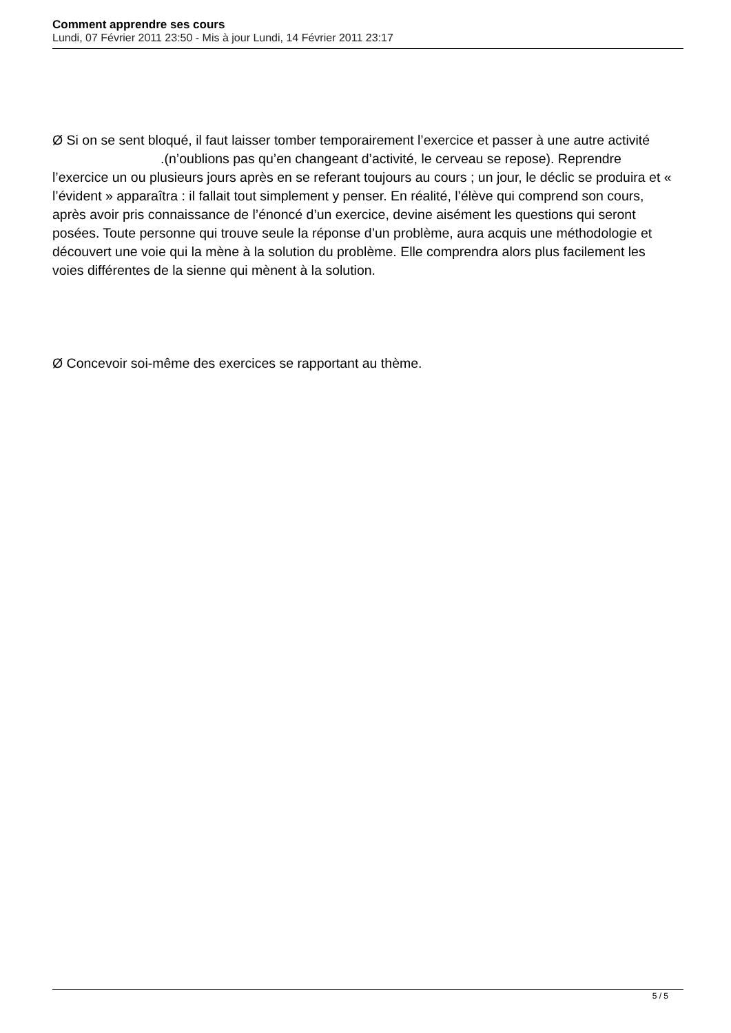Comment apprendre ses cours
Lundi, 07 Février 2011 23:50 - Mis à jour Lundi, 14 Février 2011 23:17
Ø Si on se sent bloqué, il faut laisser tomber temporairement l’exercice et passer à une autre activité .(n’oublions pas qu’en changeant d’activité, le cerveau se repose). Reprendre l’exercice un ou plusieurs jours après en se referant toujours au cours ; un jour, le déclic se produira et « l’évident » apparaîtra : il fallait tout simplement y penser. En réalité, l’élève qui comprend son cours, après avoir pris connaissance de l’énoncé d’un exercice, devine aisément les questions qui seront posées. Toute personne qui trouve seule la réponse d’un problème, aura acquis une méthodologie et découvert une voie qui la mène à la solution du problème. Elle comprendra alors plus facilement les voies différentes de la sienne qui mènent à la solution.
Ø Concevoir soi-même des exercices se rapportant au thème.
5 / 5